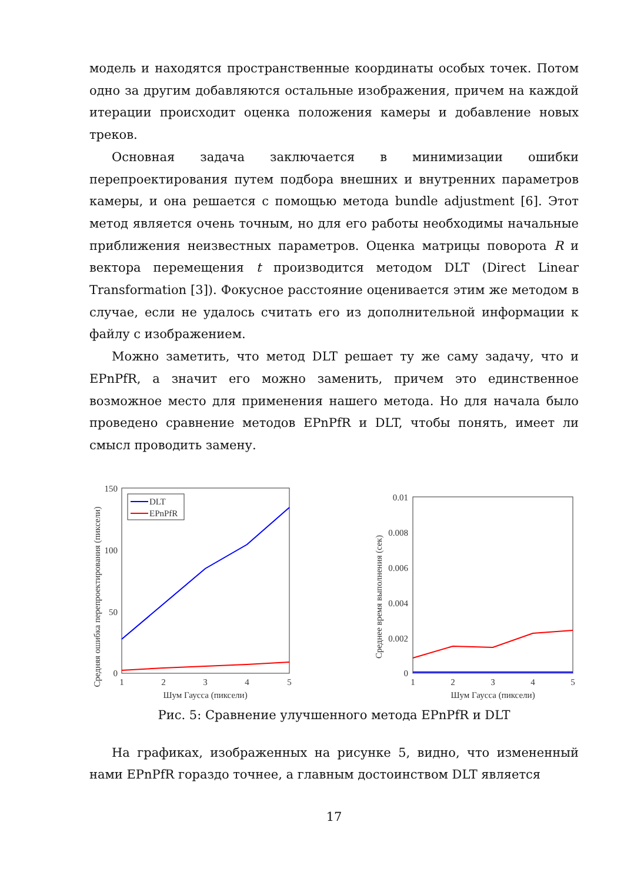модель и находятся пространственные координаты особых точек. Потом одно за другим добавляются остальные изображения, причем на каждой итерации происходит оценка положения камеры и добавление новых треков.
Основная задача заключается в минимизации ошибки перепроектирования путем подбора внешних и внутренних параметров камеры, и она решается с помощью метода bundle adjustment [6]. Этот метод является очень точным, но для его работы необходимы начальные приближения неизвестных параметров. Оценка матрицы поворота R и вектора перемещения t производится методом DLT (Direct Linear Transformation [3]). Фокусное расстояние оценивается этим же методом в случае, если не удалось считать его из дополнительной информации к файлу с изображением.
Можно заметить, что метод DLT решает ту же саму задачу, что и EPnPfR, а значит его можно заменить, причем это единственное возможное место для применения нашего метода. Но для начала было проведено сравнение методов EPnPfR и DLT, чтобы понять, имеет ли смысл проводить замену.
Средняя ошибка перепроектирования (пиксели)
150
100
50
0
1
2
3
4
5
Шум Гаусса (пиксели)
DLT
EPnPfR
Среднее время выполнения (сек)
0.01
0.008
0.006
0.004
0.002
0
1
2
3
4
5
Шум Гаусса (пиксели)
Рис. 5: Сравнение улучшенного метода EPnPfR и DLT
На графиках, изображенных на рисунке 5, видно, что измененный нами EPnPfR гораздо точнее, а главным достоинством DLT является
17